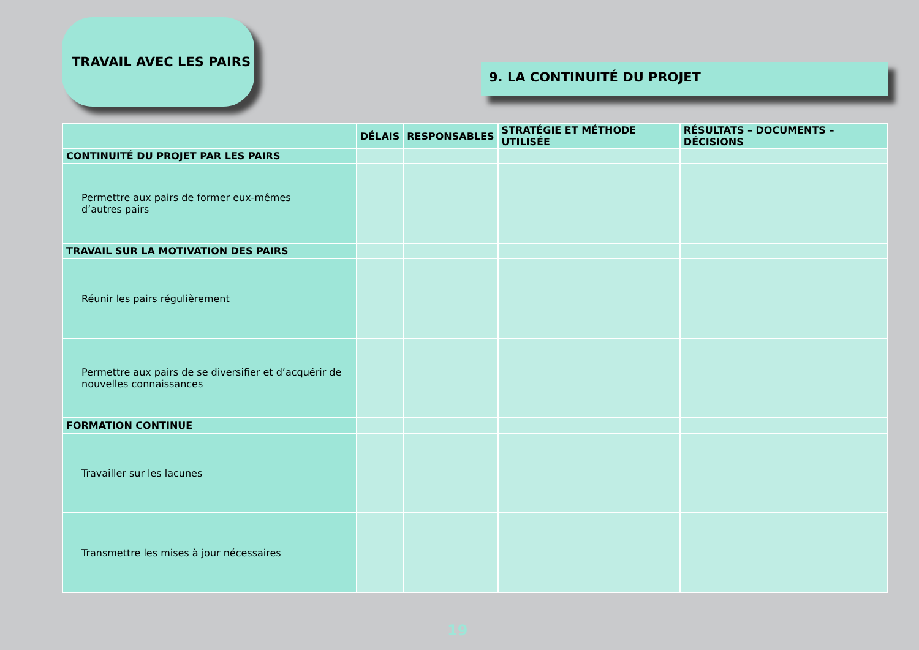TRAVAIL AVEC LES PAIRS
9. LA CONTINUITÉ DU PROJET
| | DÉLAIS | RESPONSABLES | STRATÉGIE ET MÉTHODE UTILISÉE | RÉSULTATS – DOCUMENTS – DÉCISIONS |
| --- | --- | --- | --- | --- |
| CONTINUITÉ DU PROJET PAR LES PAIRS | | | | |
| Permettre aux pairs de former eux-mêmes d’autres pairs | | | | |
| TRAVAIL SUR LA MOTIVATION DES PAIRS | | | | |
| Réunir les pairs régulièrement | | | | |
| Permettre aux pairs de se diversifier et d’acquérir de nouvelles connaissances | | | | |
| FORMATION CONTINUE | | | | |
| Travailler sur les lacunes | | | | |
| Transmettre les mises à jour nécessaires | | | | |
19